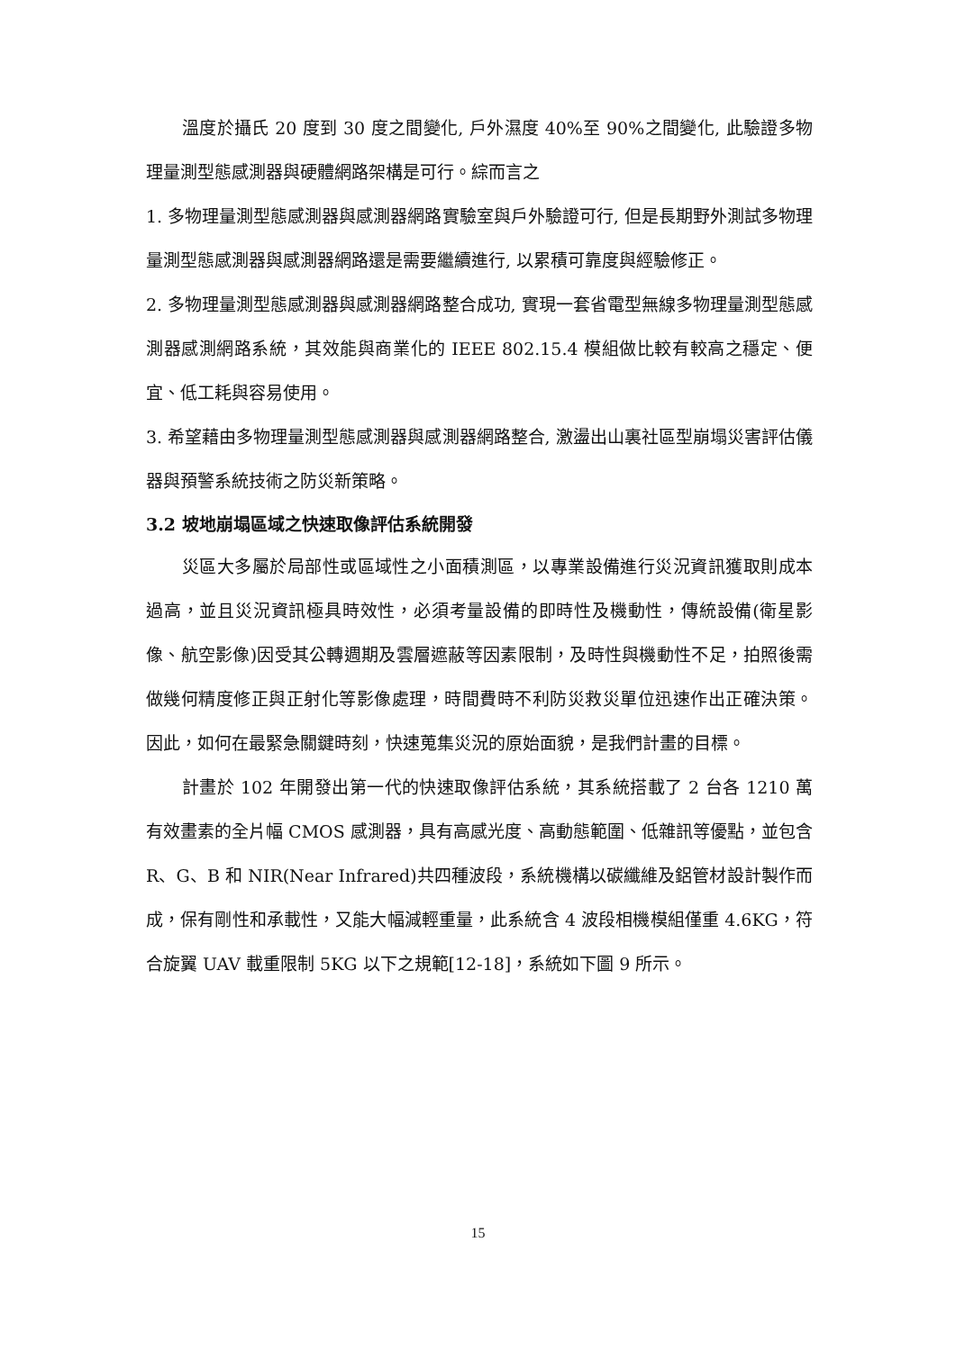溫度於攝氏 20 度到 30 度之間變化, 戶外濕度 40%至 90%之間變化, 此驗證多物理量測型態感測器與硬體網路架構是可行。綜而言之
1. 多物理量測型態感測器與感測器網路實驗室與戶外驗證可行, 但是長期野外測試多物理量測型態感測器與感測器網路還是需要繼續進行, 以累積可靠度與經驗修正。
2. 多物理量測型態感測器與感測器網路整合成功, 實現一套省電型無線多物理量測型態感測器感測網路系統，其效能與商業化的 IEEE 802.15.4 模組做比較有較高之穩定、便宜、低工耗與容易使用。
3. 希望藉由多物理量測型態感測器與感測器網路整合, 激盪出山裏社區型崩塌災害評估儀器與預警系統技術之防災新策略。
3.2 坡地崩塌區域之快速取像評估系統開發
災區大多屬於局部性或區域性之小面積測區，以專業設備進行災況資訊獲取則成本過高，並且災況資訊極具時效性，必須考量設備的即時性及機動性，傳統設備(衛星影像、航空影像)因受其公轉週期及雲層遮蔽等因素限制，及時性與機動性不足，拍照後需做幾何精度修正與正射化等影像處理，時間費時不利防災救災單位迅速作出正確決策。因此，如何在最緊急關鍵時刻，快速蒐集災況的原始面貌，是我們計畫的目標。
計畫於 102 年開發出第一代的快速取像評估系統，其系統搭載了 2 台各 1210 萬有效畫素的全片幅 CMOS 感測器，具有高感光度、高動態範圍、低雜訊等優點，並包含 R、G、B 和 NIR(Near Infrared)共四種波段，系統機構以碳纖維及鋁管材設計製作而成，保有剛性和承載性，又能大幅減輕重量，此系統含 4 波段相機模組僅重 4.6KG，符合旋翼 UAV 載重限制 5KG 以下之規範[12-18]，系統如下圖 9 所示。
15